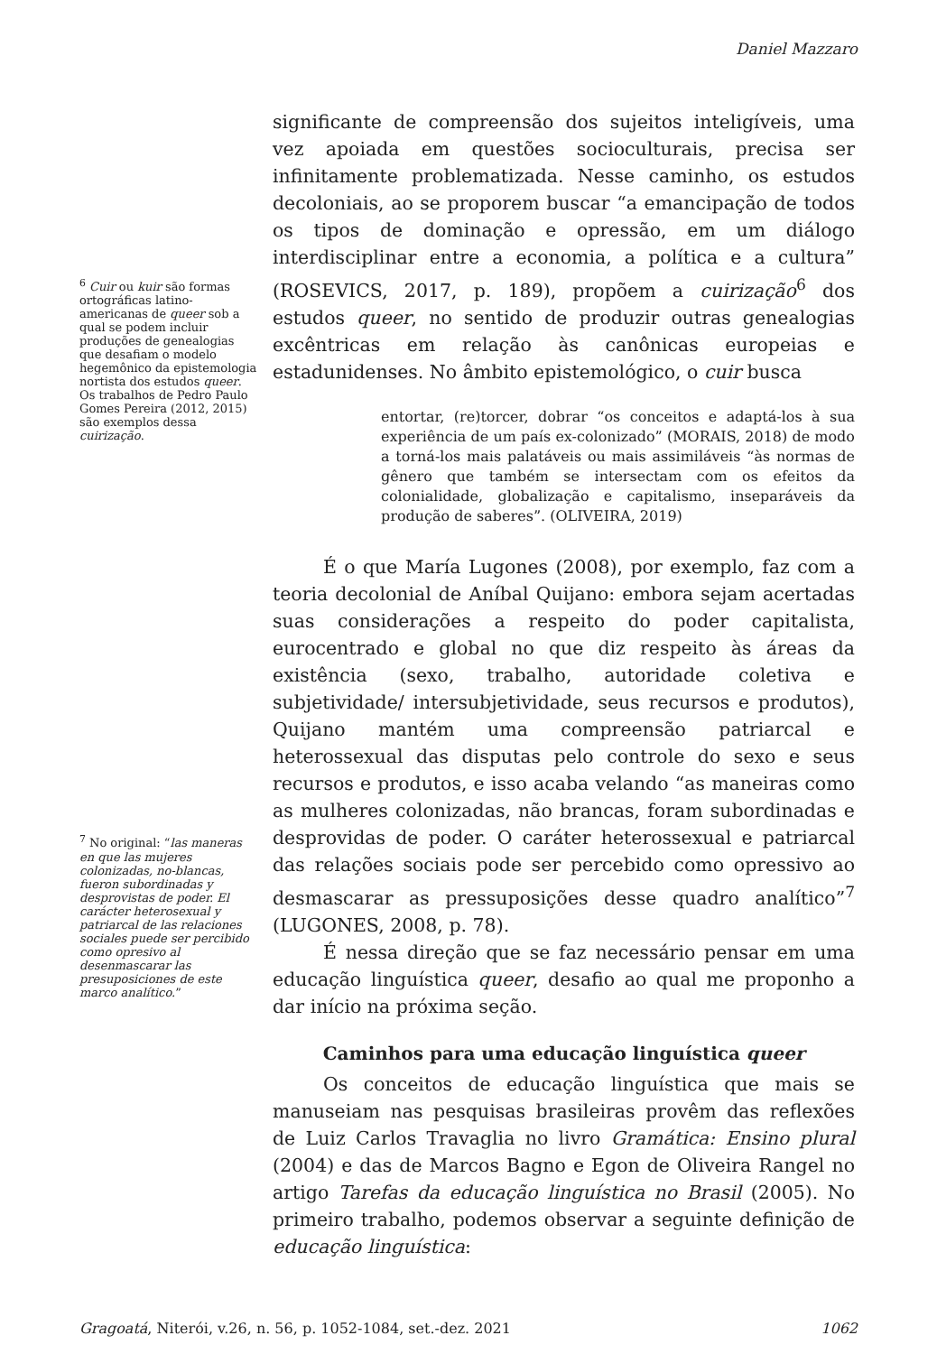Daniel Mazzaro
<sup>6</sup> Cuir ou kuir são formas ortográficas latino-americanas de queer sob a qual se podem incluir produções de genealogias que desafiam o modelo hegemônico da epistemologia nortista dos estudos queer. Os trabalhos de Pedro Paulo Gomes Pereira (2012, 2015) são exemplos dessa cuirização.
<sup>7</sup> No original: “las maneras en que las mujeres colonizadas, no-blancas, fueron subordinadas y desprovistas de poder. El carácter heterosexual y patriarcal de las relaciones sociales puede ser percibido como opresivo al desenmascarar las presuposiciones de este marco analítico.”
significante de compreensão dos sujeitos inteligíveis, uma vez apoiada em questões socioculturais, precisa ser infinitamente problematizada. Nesse caminho, os estudos decoloniais, ao se proporem buscar “a emancipação de todos os tipos de dominação e opressão, em um diálogo interdisciplinar entre a economia, a política e a cultura” (ROSEVICS, 2017, p. 189), propõem a cuirização<sup>6</sup> dos estudos queer, no sentido de produzir outras genealogias excêntricas em relação às canônicas europeias e estadunidenses. No âmbito epistemológico, o cuir busca
entortar, (re)torcer, dobrar “os conceitos e adaptá-los à sua experiência de um país ex-colonizado” (MORAIS, 2018) de modo a torná-los mais palatáveis ou mais assimiláveis “às normas de gênero que também se intersectam com os efeitos da colonialidade, globalização e capitalismo, inseparáveis da produção de saberes”. (OLIVEIRA, 2019)
É o que María Lugones (2008), por exemplo, faz com a teoria decolonial de Aníbal Quijano: embora sejam acertadas suas considerações a respeito do poder capitalista, eurocentrado e global no que diz respeito às áreas da existência (sexo, trabalho, autoridade coletiva e subjetividade/ intersubjetividade, seus recursos e produtos), Quijano mantém uma compreensão patriarcal e heterossexual das disputas pelo controle do sexo e seus recursos e produtos, e isso acaba velando “as maneiras como as mulheres colonizadas, não brancas, foram subordinadas e desprovidas de poder. O caráter heterossexual e patriarcal das relações sociais pode ser percebido como opressivo ao desmascarar as pressuposições desse quadro analítico”<sup>7</sup> (LUGONES, 2008, p. 78).
É nessa direção que se faz necessário pensar em uma educação linguística queer, desafio ao qual me proponho a dar início na próxima seção.
Caminhos para uma educação linguística queer
Os conceitos de educação linguística que mais se manuseiam nas pesquisas brasileiras provêm das reflexões de Luiz Carlos Travaglia no livro Gramática: Ensino plural (2004) e das de Marcos Bagno e Egon de Oliveira Rangel no artigo Tarefas da educação linguística no Brasil (2005). No primeiro trabalho, podemos observar a seguinte definição de educação linguística:
Gragoatá, Niterói, v.26, n. 56, p. 1052-1084, set.-dez. 2021 1062